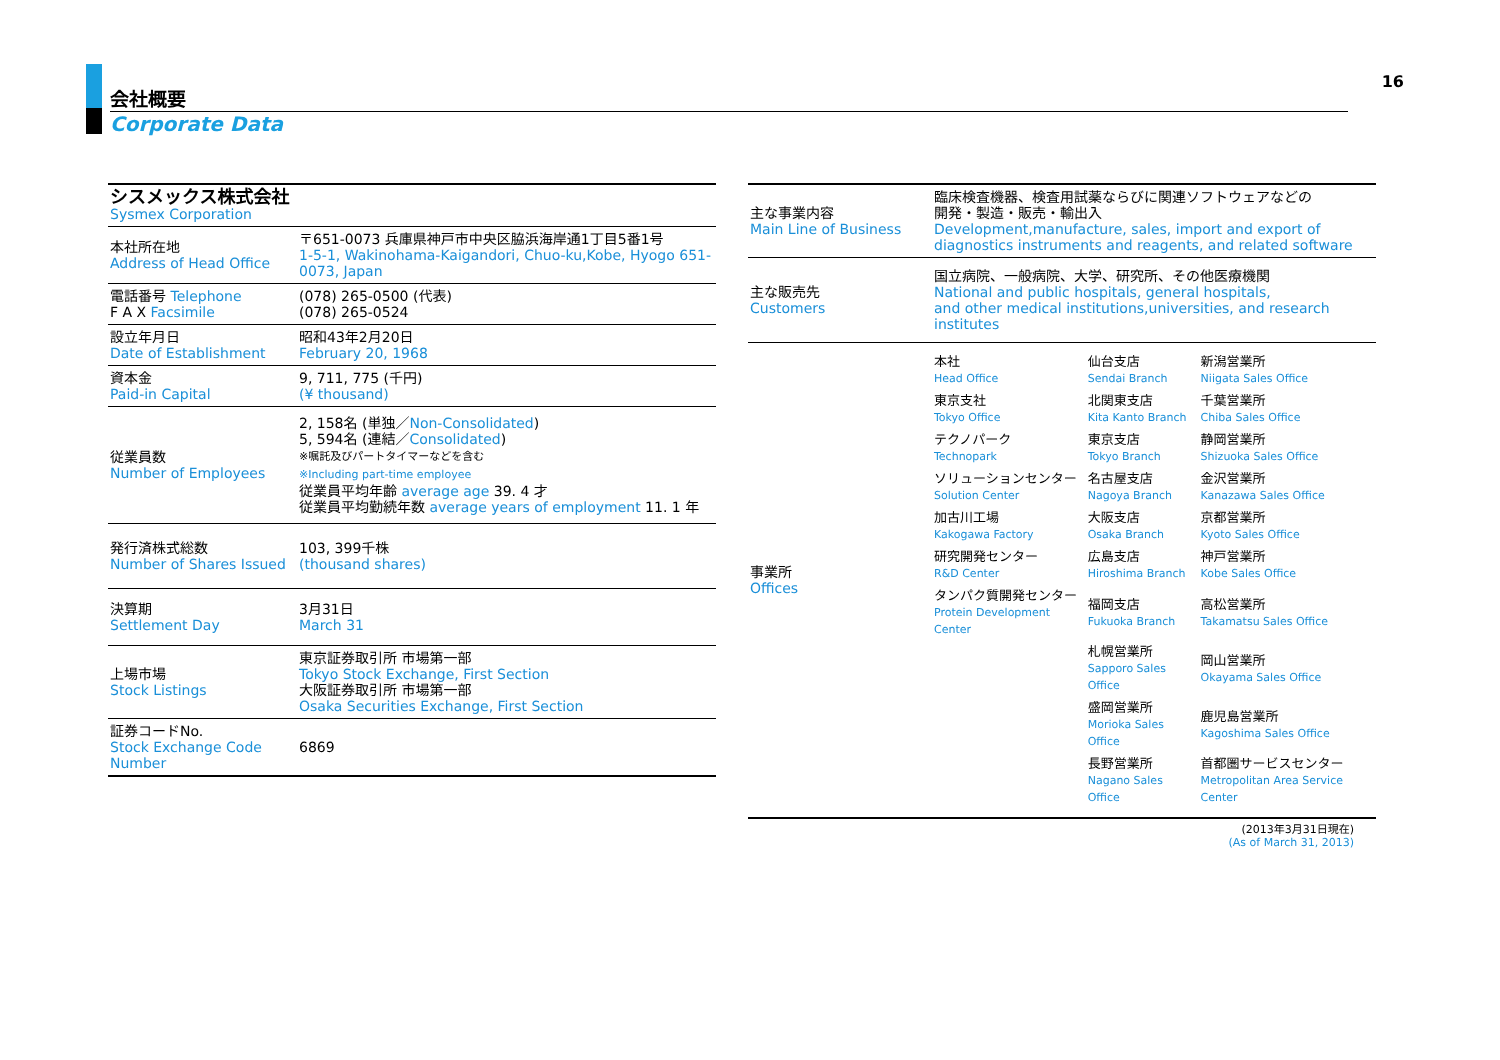会社概要
Corporate Data
16
| シスメックス株式会社 Sysmex Corporation | |
| 本社所在地 Address of Head Office | 〒651-0073 兵庫県神戸市中央区脇浜海岸通1丁目5番1号 1-5-1, Wakinohama-Kaigandori, Chuo-ku,Kobe, Hyogo 651-0073, Japan |
| 電話番号 Telephone F A X Facsimile | (078) 265-0500 (代表) (078) 265-0524 |
| 設立年月日 Date of Establishment | 昭和43年2月20日 February 20, 1968 |
| 資本金 Paid-in Capital | 9, 711, 775 (千円) (¥ thousand) |
| 従業員数 Number of Employees | 2, 158名 (単独／ Non-Consolidated ) 5, 594名 (連結／ Consolidated ) ※嘱託及びパートタイマーなどを含む ※Including part-time employee 従業員平均年齢 average age 39. 4 才 従業員平均勤続年数 average years of employment 11. 1 年 |
| 発行済株式総数 Number of Shares Issued | 103, 399千株 (thousand shares) |
| 決算期 Settlement Day | 3月31日 March 31 |
| 上場市場 Stock Listings | 東京証券取引所 市場第一部 Tokyo Stock Exchange, First Section 大阪証券取引所 市場第一部 Osaka Securities Exchange, First Section |
| 証券コードNo. Stock Exchange Code Number | 6869 |
| 主な事業内容 Main Line of Business | 臨床検査機器、検査用試薬ならびに関連ソフトウェアなどの 開発・製造・販売・輸出入 Development,manufacture, sales, import and export of diagnostics instruments and reagents, and related software |
| 主な販売先 Customers | 国立病院、一般病院、大学、研究所、その他医療機関 National and public hospitals, general hospitals, and other medical institutions,universities, and research institutes |
| 事業所 Offices | / 本社 Head Office / 仙台支店 Sendai Branch / 新潟営業所 Niigata Sales Office / / 東京支社 Tokyo Office / 北関東支店 Kita Kanto Branch / 千葉営業所 Chiba Sales Office / / テクノパーク Technopark / 東京支店 Tokyo Branch / 静岡営業所 Shizuoka Sales Office / / ソリューションセンター Solution Center / 名古屋支店 Nagoya Branch / 金沢営業所 Kanazawa Sales Office / / 加古川工場 Kakogawa Factory / 大阪支店 Osaka Branch / 京都営業所 Kyoto Sales Office / / 研究開発センター R&D Center / 広島支店 Hiroshima Branch / 神戸営業所 Kobe Sales Office / / タンパク質開発センター Protein Development Center / 福岡支店 Fukuoka Branch / 高松営業所 Takamatsu Sales Office / / / 札幌営業所 Sapporo Sales Office / 岡山営業所 Okayama Sales Office / / / 盛岡営業所 Morioka Sales Office / 鹿児島営業所 Kagoshima Sales Office / / / 長野営業所 Nagano Sales Office / 首都圏サービスセンター Metropolitan Area Service Center / |
(2013年3月31日現在)
(As of March 31, 2013)